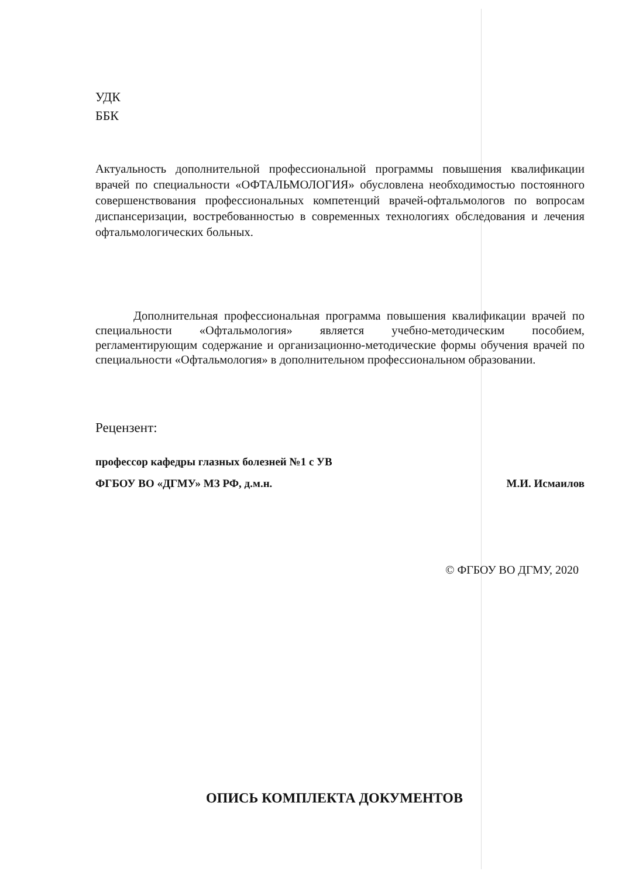УДК
ББК
Актуальность дополнительной профессиональной программы повышения квалификации врачей по специальности «ОФТАЛЬМОЛОГИЯ» обусловлена необходимостью постоянного совершенствования профессиональных компетенций врачей-офтальмологов по вопросам диспансеризации, востребованностью в современных технологиях обследования и лечения офтальмологических больных.
Дополнительная профессиональная программа повышения квалификации врачей по специальности «Офтальмология» является учебно-методическим пособием, регламентирующим содержание и организационно-методические формы обучения врачей по специальности «Офтальмология» в дополнительном профессиональном образовании.
Рецензент:
профессор кафедры глазных болезней №1 с УВ
ФГБОУ ВО «ДГМУ» МЗ РФ, д.м.н. М.И. Исмаилов
© ФГБОУ ВО ДГМУ, 2020
ОПИСЬ КОМПЛЕКТА ДОКУМЕНТОВ